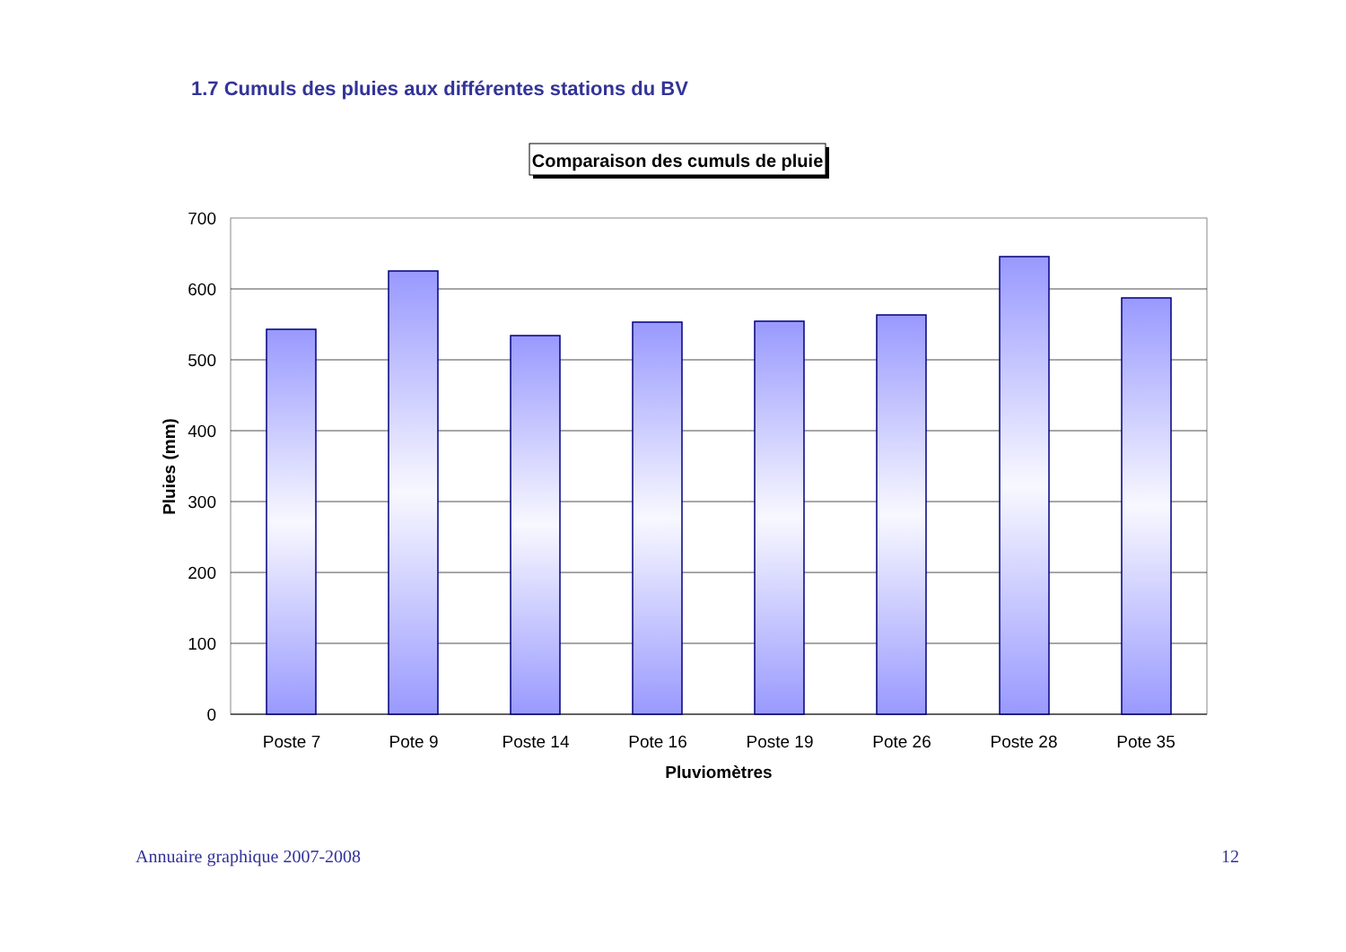1.7 Cumuls des pluies aux différentes stations du BV
Comparaison des cumuls de pluie
700
600
500
400
300
200
100
0
Poste 7
Pote 9
Poste 14
Pote 16
Poste 19
Pote 26
Poste 28
Pote 35
Pluviomètres
Pluies (mm)
Annuaire graphique 2007-2008 12